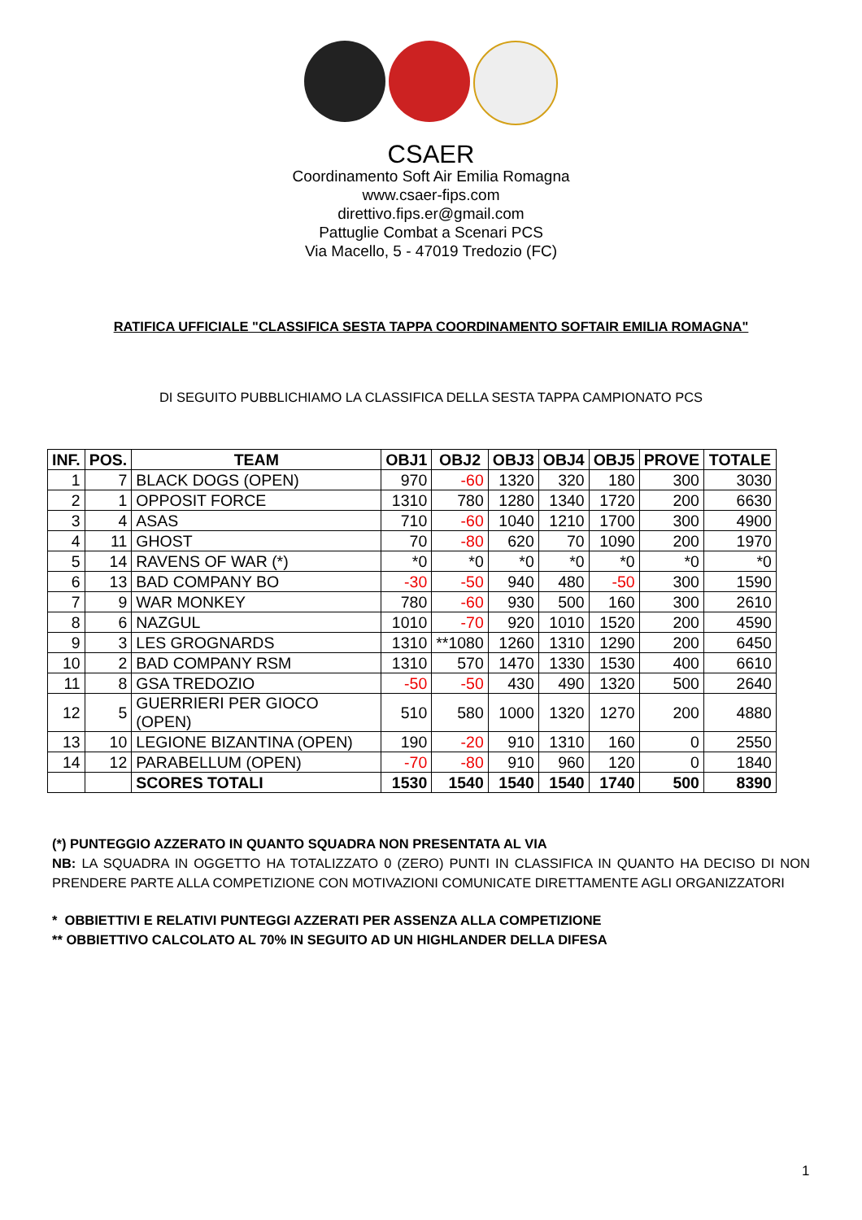CSAER
Coordinamento Soft Air Emilia Romagna
www.csaer-fips.com
direttivo.fips.er@gmail.com
Pattuglie Combat a Scenari PCS
Via Macello, 5 - 47019 Tredozio (FC)
RATIFICA UFFICIALE "CLASSIFICA SESTA TAPPA COORDINAMENTO SOFTAIR EMILIA ROMAGNA"
DI SEGUITO PUBBLICHIAMO LA CLASSIFICA DELLA SESTA TAPPA CAMPIONATO PCS
| INF. | POS. | TEAM | OBJ1 | OBJ2 | OBJ3 | OBJ4 | OBJ5 | PROVE | TOTALE |
| --- | --- | --- | --- | --- | --- | --- | --- | --- | --- |
| 1 | 7 | BLACK DOGS (OPEN) | 970 | -60 | 1320 | 320 | 180 | 300 | 3030 |
| 2 | 1 | OPPOSIT FORCE | 1310 | 780 | 1280 | 1340 | 1720 | 200 | 6630 |
| 3 | 4 | ASAS | 710 | -60 | 1040 | 1210 | 1700 | 300 | 4900 |
| 4 | 11 | GHOST | 70 | -80 | 620 | 70 | 1090 | 200 | 1970 |
| 5 | 14 | RAVENS OF WAR (*) | *0 | *0 | *0 | *0 | *0 | *0 | *0 |
| 6 | 13 | BAD COMPANY BO | -30 | -50 | 940 | 480 | -50 | 300 | 1590 |
| 7 | 9 | WAR MONKEY | 780 | -60 | 930 | 500 | 160 | 300 | 2610 |
| 8 | 6 | NAZGUL | 1010 | -70 | 920 | 1010 | 1520 | 200 | 4590 |
| 9 | 3 | LES GROGNARDS | 1310 | **1080 | 1260 | 1310 | 1290 | 200 | 6450 |
| 10 | 2 | BAD COMPANY RSM | 1310 | 570 | 1470 | 1330 | 1530 | 400 | 6610 |
| 11 | 8 | GSA TREDOZIO | -50 | -50 | 430 | 490 | 1320 | 500 | 2640 |
| 12 | 5 | GUERRIERI PER GIOCO (OPEN) | 510 | 580 | 1000 | 1320 | 1270 | 200 | 4880 |
| 13 | 10 | LEGIONE BIZANTINA (OPEN) | 190 | -20 | 910 | 1310 | 160 | 0 | 2550 |
| 14 | 12 | PARABELLUM (OPEN) | -70 | -80 | 910 | 960 | 120 | 0 | 1840 |
| | | SCORES TOTALI | 1530 | 1540 | 1540 | 1540 | 1740 | 500 | 8390 |
(*) PUNTEGGIO AZZERATO IN QUANTO SQUADRA NON PRESENTATA AL VIA
NB: LA SQUADRA IN OGGETTO HA TOTALIZZATO 0 (ZERO) PUNTI IN CLASSIFICA IN QUANTO HA DECISO DI NON PRENDERE PARTE ALLA COMPETIZIONE CON MOTIVAZIONI COMUNICATE DIRETTAMENTE AGLI ORGANIZZATORI
* OBBIETTIVI E RELATIVI PUNTEGGI AZZERATI PER ASSENZA ALLA COMPETIZIONE
** OBBIETTIVO CALCOLATO AL 70% IN SEGUITO AD UN HIGHLANDER DELLA DIFESA
1